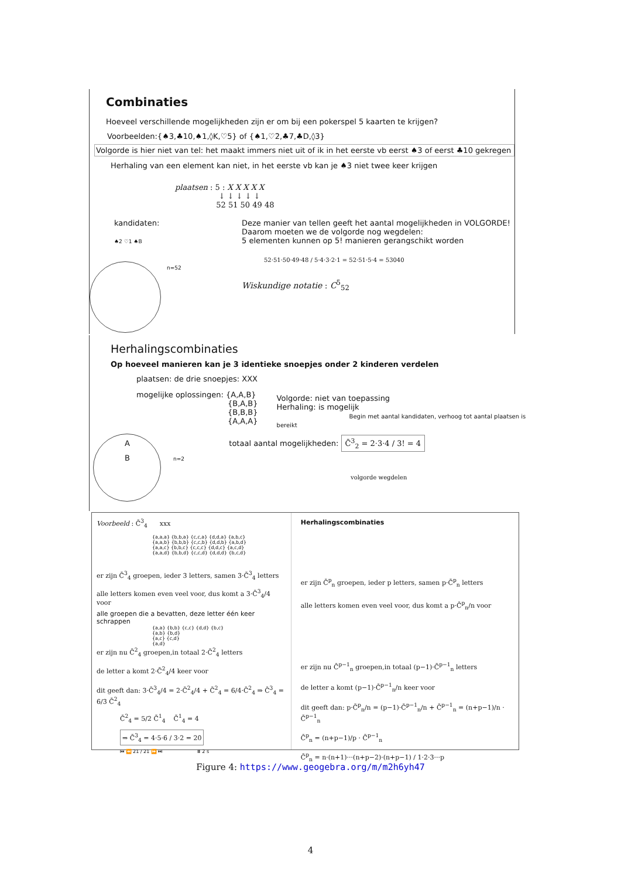Combinaties
Hoeveel verschillende mogelijkheden zijn er om bij een pokerspel 5 kaarten te krijgen?
Voorbeelden:{♠3,♣10,♠1,◊K,♡5} of {♠1,♡2,♣7,♣D,◊3}
Volgorde is hier niet van tel: het maakt immers niet uit of ik in het eerste vb eerst ♠3 of eerst ♣10 gekregen
Herhaling van een element kan niet, in het eerste vb kan je ♠3 niet twee keer krijgen
plaatsen : 5 : X X X X X
↓ ↓ ↓ ↓ ↓
52 51 50 49 48
kandidaten:
♠2 ♡1 ♠B
n=52
Deze manier van tellen geeft het aantal mogelijkheden in VOLGORDE!
Daarom moeten we de volgorde nog wegdelen:
5 elementen kunnen op 5! manieren gerangschikt worden
52·51·50·49·48 / 5·4·3·2·1 = 52·51·5·4 = 53040
Wiskundige notatie : C<sup>5</sup><sub>52</sub>
Herhalingscombinaties
Op hoeveel manieren kan je 3 identieke snoepjes onder 2 kinderen verdelen
plaatsen: de drie snoepjes: XXX
mogelijke oplossingen: {A,A,B}
{B,A,B}
{B,B,B}
{A,A,A}
Volgorde: niet van toepassing
Herhaling: is mogelijk
Begin met aantal kandidaten, verhoog tot aantal plaatsen is bereikt
A totaal aantal mogelijkheden: C̄<sup>3</sup><sub>2</sub> = 2·3·4 / 3! = 4
B n=2
volgorde wegdelen
Voorbeeld : C̄<sup>3</sup><sub>4</sub> xxx
{a,a,a} {b,b,a} {c,c,a} {d,d,a} {a,b,c}
{a,a,b} {b,b,b} {c,c,b} {d,d,b} {a,b,d}
{a,a,c} {b,b,c} {c,c,c} {d,d,c} {a,c,d}
{a,a,d} {b,b,d} {c,c,d} {d,d,d} {b,c,d}
er zijn C̄<sup>3</sup><sub>4</sub> groepen, ieder 3 letters, samen 3·C̄<sup>3</sup><sub>4</sub> letters
alle letters komen even veel voor, dus komt a 3·C̄<sup>3</sup><sub>4</sub>/4 voor
alle groepen die a bevatten, deze letter één keer schrappen
{a,a} {b,b} {c,c} {d,d} {b,c}
{a,b} {b,d}
{a,c} {c,d}
{a,d}
er zijn nu C̄<sup>2</sup><sub>4</sub> groepen,in totaal 2·C̄<sup>2</sup><sub>4</sub> letters
de letter a komt 2·C̄<sup>2</sup><sub>4</sub>/4 keer voor
dit geeft dan: 3·C̄<sup>3</sup><sub>4</sub>/4 = 2·C̄<sup>2</sup><sub>4</sub>/4 + C̄<sup>2</sup><sub>4</sub> = 6/4·C̄<sup>2</sup><sub>4</sub> ⇒ C̄<sup>3</sup><sub>4</sub> = 6/3 C̄<sup>2</sup><sub>4</sub>
C̄<sup>2</sup><sub>4</sub> = 5/2 C̄<sup>1</sup><sub>4</sub> C̄<sup>1</sup><sub>4</sub> = 4
⇒ C̄<sup>3</sup><sub>4</sub> = 4·5·6 / 3·2 = 20
⏮ ⏪ 21 / 21 ⏩ ⏭ ⏸ 2 s
Herhalingscombinaties
er zijn C̄<sup>p</sup><sub>n</sub> groepen, ieder p letters, samen p·C̄<sup>p</sup><sub>n</sub> letters
alle letters komen even veel voor, dus komt a p·C̄<sup>p</sup><sub>n</sub>/n voor
er zijn nu C̄<sup>p−1</sup><sub>n</sub> groepen,in totaal (p−1)·C̄<sup>p−1</sup><sub>n</sub> letters
de letter a komt (p−1)·C̄<sup>p−1</sup><sub>n</sub>/n keer voor
dit geeft dan: p·C̄<sup>p</sup><sub>n</sub>/n = (p−1)·C̄<sup>p−1</sup><sub>n</sub>/n + C̄<sup>p−1</sup><sub>n</sub> = (n+p−1)/n · C̄<sup>p−1</sup><sub>n</sub>
C̄<sup>p</sup><sub>n</sub> = (n+p−1)/p · C̄<sup>p−1</sup><sub>n</sub>
C̄<sup>p</sup><sub>n</sub> = n·(n+1)···(n+p−2)·(n+p−1) / 1·2·3···p
Figure 4: https://www.geogebra.org/m/m2h6yh47
4